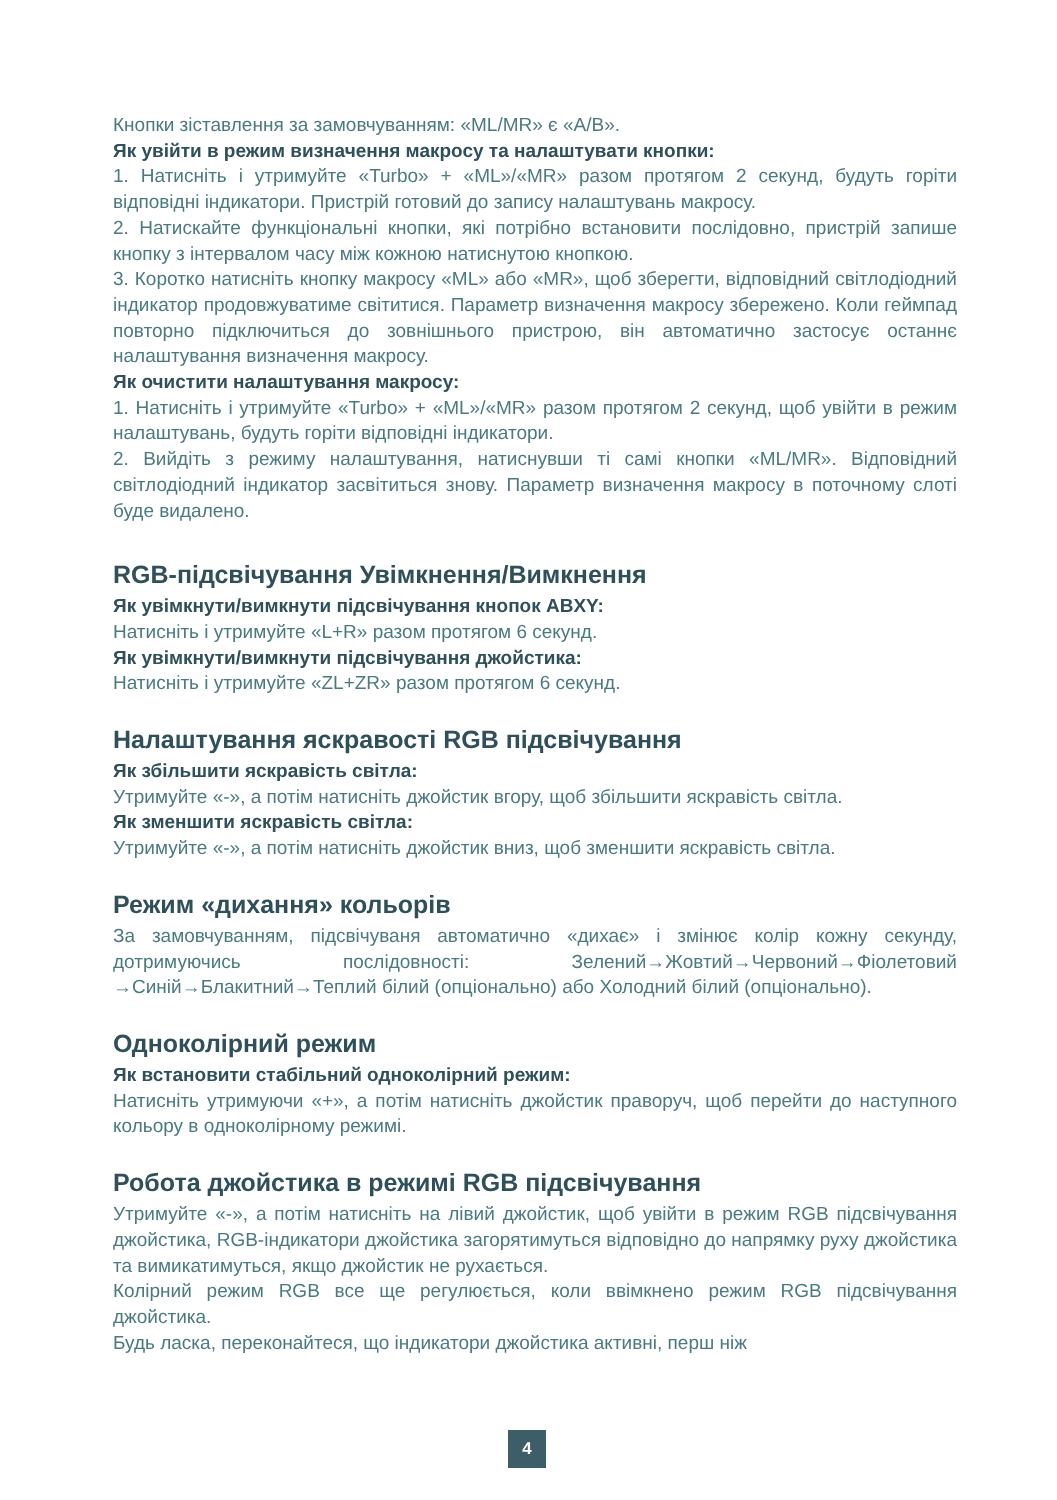Кнопки зіставлення за замовчуванням: «ML/MR» є «A/B».
Як увійти в режим визначення макросу та налаштувати кнопки:
1. Натисніть і утримуйте «Turbo» + «ML»/«MR» разом протягом 2 секунд, будуть горіти відповідні індикатори. Пристрій готовий до запису налаштувань макросу.
2. Натискайте функціональні кнопки, які потрібно встановити послідовно, пристрій запише кнопку з інтервалом часу між кожною натиснутою кнопкою.
3. Коротко натисніть кнопку макросу «ML» або «MR», щоб зберегти, відповідний світлодіодний індикатор продовжуватиме світитися. Параметр визначення макросу збережено. Коли геймпад повторно підключиться до зовнішнього пристрою, він автоматично застосує останнє налаштування визначення макросу.
Як очистити налаштування макросу:
1. Натисніть і утримуйте «Turbo» + «ML»/«MR» разом протягом 2 секунд, щоб увійти в режим налаштувань, будуть горіти відповідні індикатори.
2. Вийдіть з режиму налаштування, натиснувши ті самі кнопки «ML/MR». Відповідний світлодіодний індикатор засвітиться знову. Параметр визначення макросу в поточному слоті буде видалено.
RGB-підсвічування Увімкнення/Вимкнення
Як увімкнути/вимкнути підсвічування кнопок ABXY:
Натисніть і утримуйте «L+R» разом протягом 6 секунд.
Як увімкнути/вимкнути підсвічування джойстика:
Натисніть і утримуйте «ZL+ZR» разом протягом 6 секунд.
Налаштування яскравості RGB підсвічування
Як збільшити яскравість світла:
Утримуйте «-», а потім натисніть джойстик вгору, щоб збільшити яскравість світла.
Як зменшити яскравість світла:
Утримуйте «-», а потім натисніть джойстик вниз, щоб зменшити яскравість світла.
Режим «дихання» кольорів
За замовчуванням, підсвічуваня автоматично «дихає» і змінює колір кожну секунду, дотримуючись послідовності: Зелений→Жовтий→Червоний→Фіолетовий →Синій→Блакитний→Теплий білий (опціонально) або Холодний білий (опціонально).
Одноколірний режим
Як встановити стабільний одноколірний режим:
Натисніть утримуючи «+», а потім натисніть джойстик праворуч, щоб перейти до наступного кольору в одноколірному режимі.
Робота джойстика в режимі RGB підсвічування
Утримуйте «-», а потім натисніть на лівий джойстик, щоб увійти в режим RGB підсвічування джойстика, RGB-індикатори джойстика загорятимуться відповідно до напрямку руху джойстика та вимикатимуться, якщо джойстик не рухається.
Колірний режим RGB все ще регулюється, коли ввімкнено режим RGB підсвічування джойстика.
Будь ласка, переконайтеся, що індикатори джойстика активні, перш ніж
4